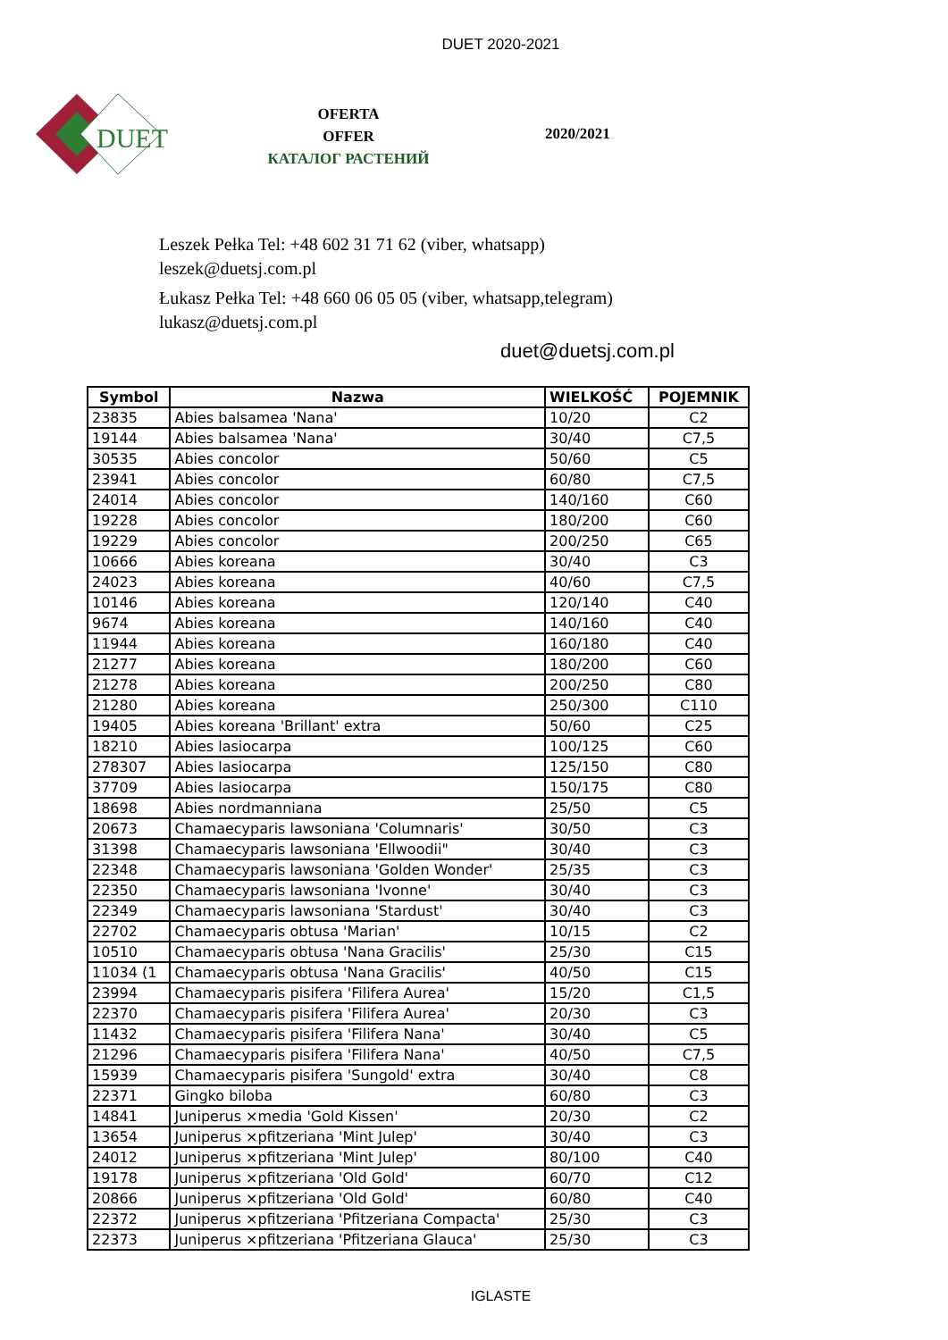DUET 2020-2021
DUET
OFERTA
OFFER
КАТАЛОГ РАСТЕНИЙ
2020/2021
Leszek Pełka Tel: +48 602 31 71 62 (viber, whatsapp)
leszek@duetsj.com.pl
Łukasz Pełka Tel: +48 660 06 05 05 (viber, whatsapp,telegram)
lukasz@duetsj.com.pl
duet@duetsj.com.pl
| Symbol | Nazwa | WIELKOŚĆ | POJEMNIK |
| --- | --- | --- | --- |
| 23835 | Abies balsamea 'Nana' | 10/20 | C2 |
| 19144 | Abies balsamea 'Nana' | 30/40 | C7,5 |
| 30535 | Abies concolor | 50/60 | C5 |
| 23941 | Abies concolor | 60/80 | C7,5 |
| 24014 | Abies concolor | 140/160 | C60 |
| 19228 | Abies concolor | 180/200 | C60 |
| 19229 | Abies concolor | 200/250 | C65 |
| 10666 | Abies koreana | 30/40 | C3 |
| 24023 | Abies koreana | 40/60 | C7,5 |
| 10146 | Abies koreana | 120/140 | C40 |
| 9674 | Abies koreana | 140/160 | C40 |
| 11944 | Abies koreana | 160/180 | C40 |
| 21277 | Abies koreana | 180/200 | C60 |
| 21278 | Abies koreana | 200/250 | C80 |
| 21280 | Abies koreana | 250/300 | C110 |
| 19405 | Abies koreana 'Brillant' extra | 50/60 | C25 |
| 18210 | Abies lasiocarpa | 100/125 | C60 |
| 278307 | Abies lasiocarpa | 125/150 | C80 |
| 37709 | Abies lasiocarpa | 150/175 | C80 |
| 18698 | Abies nordmanniana | 25/50 | C5 |
| 20673 | Chamaecyparis lawsoniana 'Columnaris' | 30/50 | C3 |
| 31398 | Chamaecyparis lawsoniana 'Ellwoodii" | 30/40 | C3 |
| 22348 | Chamaecyparis lawsoniana 'Golden Wonder' | 25/35 | C3 |
| 22350 | Chamaecyparis lawsoniana 'Ivonne' | 30/40 | C3 |
| 22349 | Chamaecyparis lawsoniana 'Stardust' | 30/40 | C3 |
| 22702 | Chamaecyparis obtusa 'Marian' | 10/15 | C2 |
| 10510 | Chamaecyparis obtusa 'Nana Gracilis' | 25/30 | C15 |
| 11034 (1 | Chamaecyparis obtusa 'Nana Gracilis' | 40/50 | C15 |
| 23994 | Chamaecyparis pisifera 'Filifera Aurea' | 15/20 | C1,5 |
| 22370 | Chamaecyparis pisifera 'Filifera Aurea' | 20/30 | C3 |
| 11432 | Chamaecyparis pisifera 'Filifera Nana' | 30/40 | C5 |
| 21296 | Chamaecyparis pisifera 'Filifera Nana' | 40/50 | C7,5 |
| 15939 | Chamaecyparis pisifera 'Sungold' extra | 30/40 | C8 |
| 22371 | Gingko biloba | 60/80 | C3 |
| 14841 | Juniperus ×media 'Gold Kissen' | 20/30 | C2 |
| 13654 | Juniperus ×pfitzeriana 'Mint Julep' | 30/40 | C3 |
| 24012 | Juniperus ×pfitzeriana 'Mint Julep' | 80/100 | C40 |
| 19178 | Juniperus ×pfitzeriana 'Old Gold' | 60/70 | C12 |
| 20866 | Juniperus ×pfitzeriana 'Old Gold' | 60/80 | C40 |
| 22372 | Juniperus ×pfitzeriana 'Pfitzeriana Compacta' | 25/30 | C3 |
| 22373 | Juniperus ×pfitzeriana 'Pfitzeriana Glauca' | 25/30 | C3 |
IGLASTE